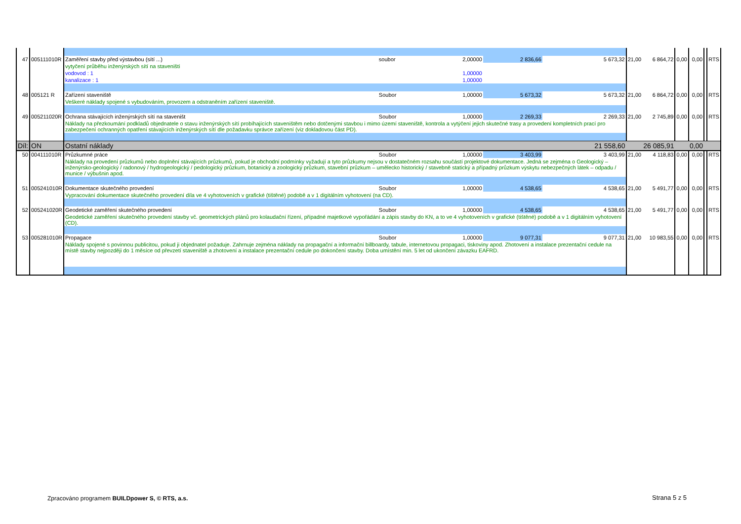| 47 | 005111010R | Zaměření stavby před výstavbou (sítí ...) | soubor | 2,00000 | 2 836,66 | 5 673,32 | 21,00 | 6 864,72 | 0,00 | 0,00 | | RTS |
| | | vytyčení průběhu inženýrských sítí na staveništi | | | | | | | | | | |
| | | vodovod : 1 | | 1,00000 | | | | | | | | |
| | | kanalizace : 1 | | 1,00000 | | | | | | | | |
| 48 | 005121 R | Zařízení staveniště | Soubor | 1,00000 | 5 673,32 | 5 673,32 | 21,00 | 6 864,72 | 0,00 | 0,00 | | RTS |
| | | Veškeré náklady spojené s vybudováním, provozem a odstraněním zařízení staveniště. | | | | | | | | | | |
| 49 | 005211020R | Ochrana stávajících inženýrských sítí na staveništ | Soubor | 1,00000 | 2 269,33 | 2 269,33 | 21,00 | 2 745,89 | 0,00 | 0,00 | | RTS |
| | | Náklady na přezkoumání podkladů objednatele o stavu inženýrských sítí probíhajících staveništěm nebo dotčenými stavbou i mimo území staveniště, kontrola a vytýčení jejich skutečné trasy a provedení kompletních prací pro zabezpečení ochranných opatření stávajících inženýrských sítí dle požadavku správce zařízení (viz dokladovou část PD). | | | | | | | | | | |
| Díl: | ON | Ostatní náklady | | | | 21 558,60 | | 26 085,91 | | 0,00 | | |
| 50 | 004111010R | Průzkumné práce | Soubor | 1,00000 | 3 403,99 | 3 403,99 | 21,00 | 4 118,83 | 0,00 | 0,00 | | RTS |
| | | Náklady na provedení průzkumů nebo doplnění stávajících průzkumů, pokud je obchodní podmínky vyžadují a tyto průzkumy nejsou v dostatečném rozsahu součástí projektové dokumentace. Jedná se zejména o Geologický – inženýrsko-geologický / radonový / hydrogeologický / pedologický průzkum, botanický a zoologický průzkum, stavební průzkum – umělecko historický / stavebně statický a případný průzkum výskytu nebezpečných látek – odpadu / munice / výbušnin apod. | | | | | | | | | | |
| 51 | 005241010R | Dokumentace skutečného provedení | Soubor | 1,00000 | 4 538,65 | 4 538,65 | 21,00 | 5 491,77 | 0,00 | 0,00 | | RTS |
| | | Vypracování dokumentace skutečného provedení díla ve 4 vyhotoveních v grafické (tištěné) podobě a v 1 digitálním vyhotovení (na CD). | | | | | | | | | | |
| 52 | 005241020R | Geodetické zaměření skutečného provedení | Soubor | 1,00000 | 4 538,65 | 4 538,65 | 21,00 | 5 491,77 | 0,00 | 0,00 | | RTS |
| | | Geodetické zaměření skutečného provedení stavby vč. geometrických plánů pro kolaudační řízení, případné majetkové vypořádání a zápis stavby do KN, a to ve 4 vyhotoveních v grafické (tištěné) podobě a v 1 digitálním vyhotovení (CD). | | | | | | | | | | |
| 53 | 005281010R | Propagace | Soubor | 1,00000 | 9 077,31 | 9 077,31 | 21,00 | 10 983,55 | 0,00 | 0,00 | | RTS |
| | | Náklady spojené s povinnou publicitou, pokud ji objednatel požaduje. Zahrnuje zejména náklady na propagační a informační billboardy, tabule, internetovou propagaci, tiskoviny apod. Zhotovení a instalace prezentační cedule na místě stavby nejpozději do 1 měsíce od převzetí staveniště a zhotovení a instalace prezentační cedule po dokončení stavby. Doba umístění min. 5 let od ukončení závazku EAFRD. | | | | | | | | | | |
Zpracováno programem BUILDpower S, © RTS, a.s.
Strana 5 z 5